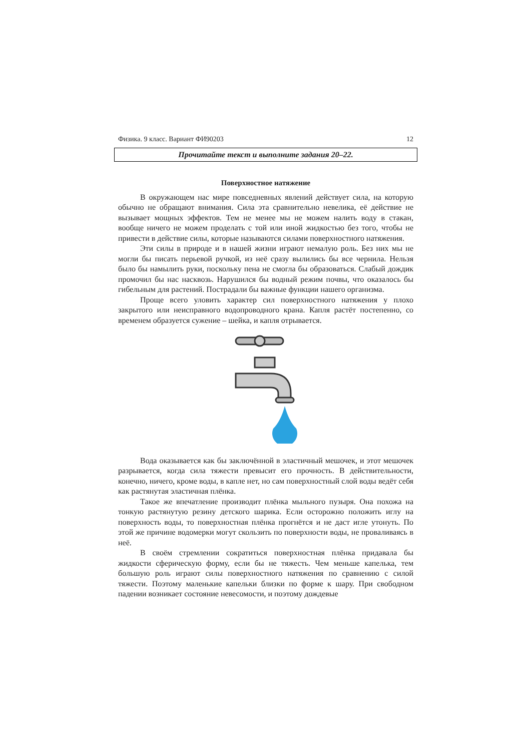Физика. 9 класс. Вариант ФИ90203 12
Прочитайте текст и выполните задания 20–22.
Поверхностное натяжение
В окружающем нас мире повседневных явлений действует сила, на которую обычно не обращают внимания. Сила эта сравнительно невелика, её действие не вызывает мощных эффектов. Тем не менее мы не можем налить воду в стакан, вообще ничего не можем проделать с той или иной жидкостью без того, чтобы не привести в действие силы, которые называются силами поверхностного натяжения.
Эти силы в природе и в нашей жизни играют немалую роль. Без них мы не могли бы писать перьевой ручкой, из неё сразу вылились бы все чернила. Нельзя было бы намылить руки, поскольку пена не смогла бы образоваться. Слабый дождик промочил бы нас насквозь. Нарушился бы водный режим почвы, что оказалось бы гибельным для растений. Пострадали бы важные функции нашего организма.
Проще всего уловить характер сил поверхностного натяжения у плохо закрытого или неисправного водопроводного крана. Капля растёт постепенно, со временем образуется сужение – шейка, и капля отрывается.
Вода оказывается как бы заключённой в эластичный мешочек, и этот мешочек разрывается, когда сила тяжести превысит его прочность. В действительности, конечно, ничего, кроме воды, в капле нет, но сам поверхностный слой воды ведёт себя как растянутая эластичная плёнка.
Такое же впечатление производит плёнка мыльного пузыря. Она похожа на тонкую растянутую резину детского шарика. Если осторожно положить иглу на поверхность воды, то поверхностная плёнка прогнётся и не даст игле утонуть. По этой же причине водомерки могут скользить по поверхности воды, не проваливаясь в неё.
В своём стремлении сократиться поверхностная плёнка придавала бы жидкости сферическую форму, если бы не тяжесть. Чем меньше капелька, тем большую роль играют силы поверхностного натяжения по сравнению с силой тяжести. Поэтому маленькие капельки близки по форме к шару. При свободном падении возникает состояние невесомости, и поэтому дождевые